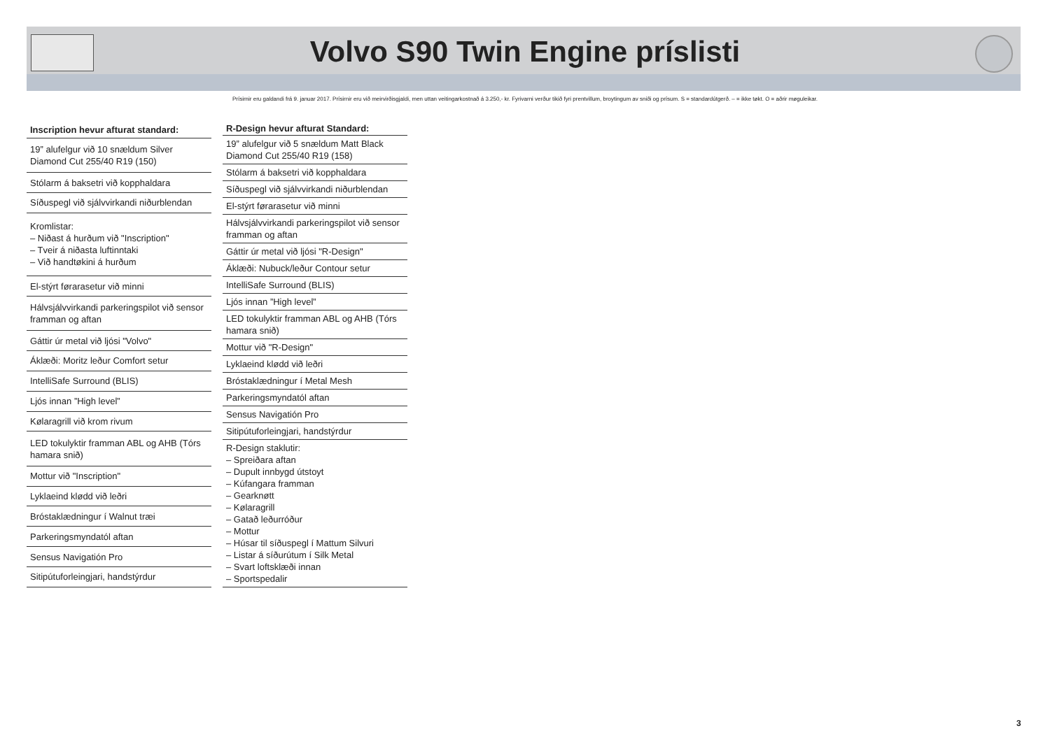Volvo S90 Twin Engine príslisti
Prísirnir eru galdandi frá 9. januar 2017. Prísirnir eru við meirvirðisgjaldi, men uttan veitingarkostnað á 3.250,- kr. Fyrivarni verður tikið fyri prentvillum, broytingum av sniði og prísum. S = standardútgerð. – = ikke tøkt. O = aðrir møguleikar.
| Inscription hevur afturat standard: |
| --- |
| 19” alufelgur við 10 snældum Silver Diamond Cut 255/40 R19 (150) |
| Stólarm á baksetri við kopphaldara |
| Síðuspegl við sjálvvirkandi niðurblendan |
| Kromlistar: – Niðast á hurðum við "Inscription" – Tveir á niðasta luftinntaki – Við handtøkini á hurðum |
| El-stýrt førarasetur við minni |
| Hálvsjálvvirkandi parkeringspilot við sensor framman og aftan |
| Gáttir úr metal við ljósi "Volvo" |
| Áklæði: Moritz leður Comfort setur |
| IntelliSafe Surround (BLIS) |
| Ljós innan ”High level” |
| Kølaragrill við krom rivum |
| LED tokulyktir framman ABL og AHB (Tórs hamara snið) |
| Mottur við "Inscription" |
| Lyklaeind klødd við leðri |
| Bróstaklædningur í Walnut træi |
| Parkeringsmyndatól aftan |
| Sensus Navigatión Pro |
| Sitipútuforleingjari, handstýrdur |
| R-Design hevur afturat Standard: |
| --- |
| 19” alufelgur við 5 snældum Matt Black Diamond Cut 255/40 R19 (158) |
| Stólarm á baksetri við kopphaldara |
| Síðuspegl við sjálvvirkandi niðurblendan |
| El-stýrt førarasetur við minni |
| Hálvsjálvvirkandi parkeringspilot við sensor framman og aftan |
| Gáttir úr metal við ljósi "R-Design" |
| Áklæði: Nubuck/leður Contour setur |
| IntelliSafe Surround (BLIS) |
| Ljós innan ”High level” |
| LED tokulyktir framman ABL og AHB (Tórs hamara snið) |
| Mottur við "R-Design" |
| Lyklaeind klødd við leðri |
| Bróstaklædningur í Metal Mesh |
| Parkeringsmyndatól aftan |
| Sensus Navigatión Pro |
| Sitipútuforleingjari, handstýrdur |
| R-Design staklutir: – Spreiðara aftan – Dupult innbygd útstoyt – Kúfangara framman – Gearknøtt – Kølaragrill – Gatað leðurróður – Mottur – Húsar til síðuspegl í Mattum Silvuri – Listar á síðurútum í Silk Metal – Svart loftsklæði innan – Sportspedalir |
3